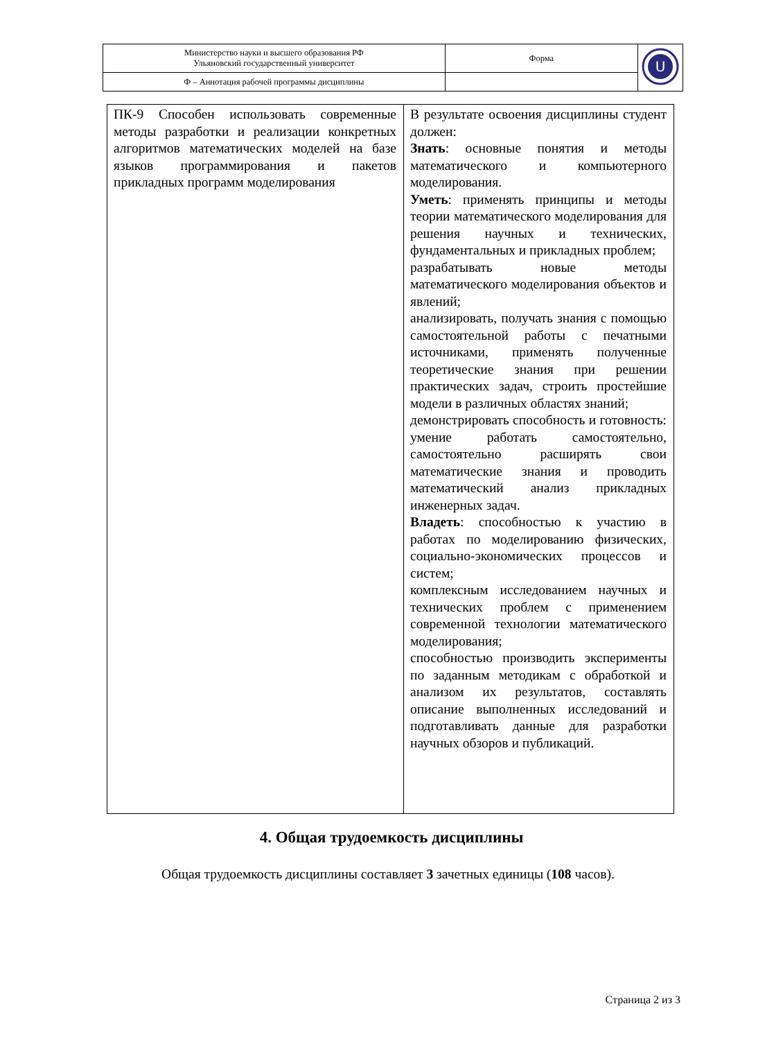| Министерство науки и высшего образования РФ Ульяновский государственный университет | Форма | U |
| Ф – Аннотация рабочей программы дисциплины | | |
| ПК-9 Способен использовать современные методы разработки и реализации конкретных алгоритмов математических моделей на базе языков программирования и пакетов прикладных программ моделирования | В результате освоения дисциплины студент должен: Знать : основные понятия и методы математического и компьютерного моделирования. Уметь : применять принципы и методы теории математического моделирования для решения научных и технических, фундаментальных и прикладных проблем; разрабатывать новые методы математического моделирования объектов и явлений; анализировать, получать знания с помощью самостоятельной работы с печатными источниками, применять полученные теоретические знания при решении практических задач, строить простейшие модели в различных областях знаний; демонстрировать способность и готовность: умение работать самостоятельно, самостоятельно расширять свои математические знания и проводить математический анализ прикладных инженерных задач. Владеть : способностью к участию в работах по моделированию физических, социально-экономических процессов и систем; комплексным исследованием научных и технических проблем с применением современной технологии математического моделирования; способностью производить эксперименты по заданным методикам с обработкой и анализом их результатов, составлять описание выполненных исследований и подготавливать данные для разработки научных обзоров и публикаций. |
4. Общая трудоемкость дисциплины
Общая трудоемкость дисциплины составляет 3 зачетных единицы (108 часов).
Страница 2 из 3